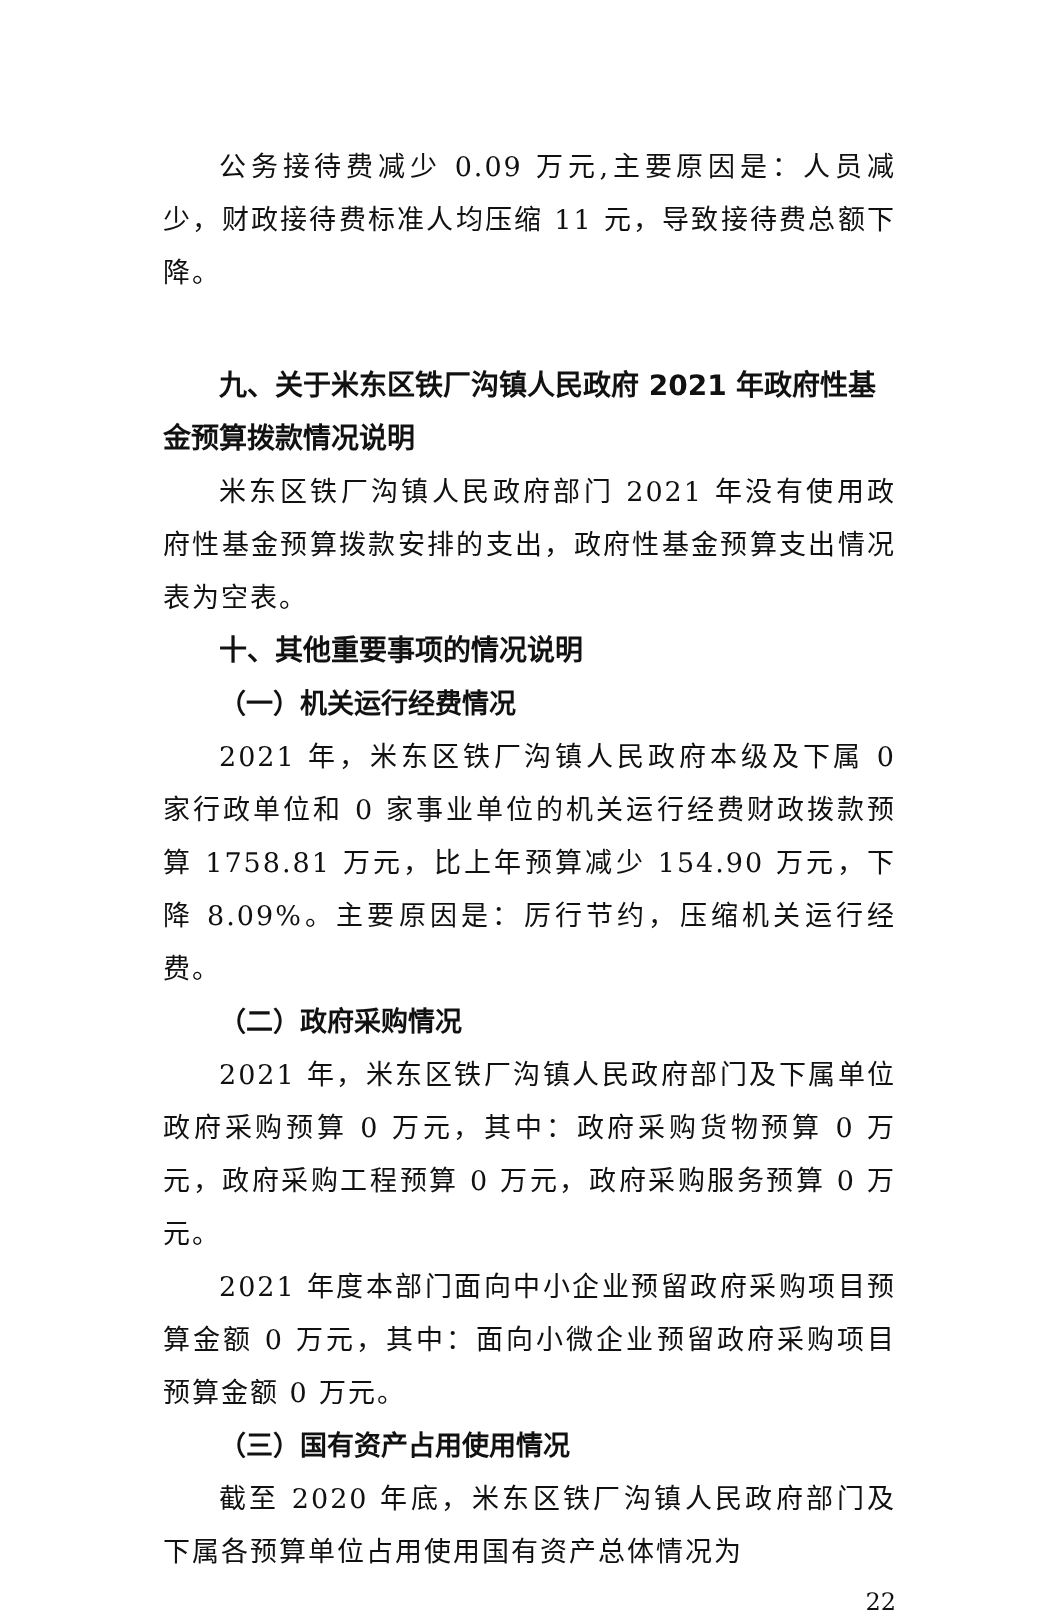公务接待费减少 0.09 万元,主要原因是：人员减少，财政接待费标准人均压缩 11 元，导致接待费总额下降。
九、关于米东区铁厂沟镇人民政府 2021 年政府性基金预算拨款情况说明
米东区铁厂沟镇人民政府部门 2021 年没有使用政府性基金预算拨款安排的支出，政府性基金预算支出情况表为空表。
十、其他重要事项的情况说明
（一）机关运行经费情况
2021 年，米东区铁厂沟镇人民政府本级及下属 0 家行政单位和 0 家事业单位的机关运行经费财政拨款预算 1758.81 万元，比上年预算减少 154.90 万元，下降 8.09%。主要原因是：厉行节约，压缩机关运行经费。
（二）政府采购情况
2021 年，米东区铁厂沟镇人民政府部门及下属单位政府采购预算 0 万元，其中：政府采购货物预算 0 万元，政府采购工程预算 0 万元，政府采购服务预算 0 万元。
2021 年度本部门面向中小企业预留政府采购项目预算金额 0 万元，其中：面向小微企业预留政府采购项目预算金额 0 万元。
（三）国有资产占用使用情况
截至 2020 年底，米东区铁厂沟镇人民政府部门及下属各预算单位占用使用国有资产总体情况为
22